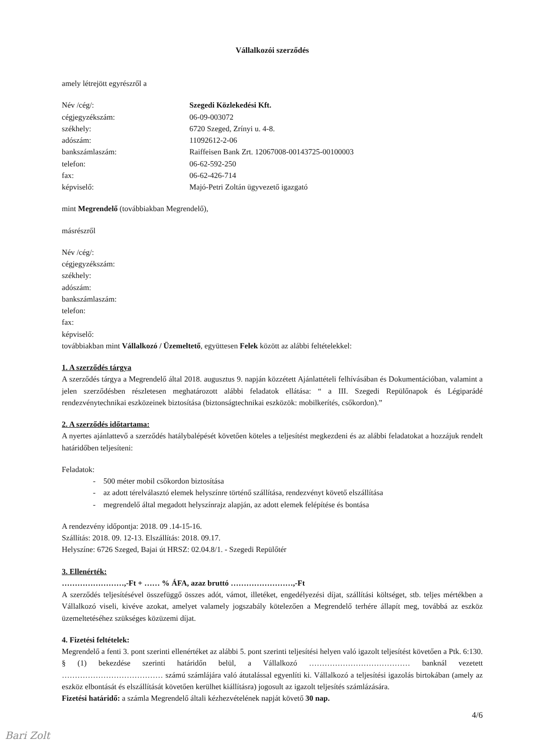Vállalkozói szerződés
amely létrejött egyrészről a
Név /cég/: Szegedi Közlekedési Kft. cégjegyzékszám: 06-09-003072 székhely: 6720 Szeged, Zrínyi u. 4-8. adószám: 11092612-2-06 bankszámlaszám: Raiffeisen Bank Zrt. 12067008-00143725-00100003 telefon: 06-62-592-250 fax: 06-62-426-714 képviselő: Majó-Petri Zoltán ügyvezető igazgató
mint Megrendelő (továbbiakban Megrendelő),
másrészről
Név /cég/:
cégjegyzékszám:
székhely:
adószám:
bankszámlaszám:
telefon:
fax:
képviselő:
továbbiakban mint Vállalkozó / Üzemeltető, együttesen Felek között az alábbi feltételekkel:
1. A szerződés tárgya
A szerződés tárgya a Megrendelő által 2018. augusztus 9. napján közzétett Ajánlattételi felhívásában és Dokumentációban, valamint a jelen szerződésben részletesen meghatározott alábbi feladatok ellátása: “ a III. Szegedi Repülőnapok és Légiparádé rendezvénytechnikai eszközeinek biztosítása (biztonságtechnikai eszközök: mobilkerítés, csőkordon).”
2. A szerződés időtartama:
A nyertes ajánlattevő a szerződés hatálybalépését követően köteles a teljesítést megkezdeni és az alábbi feladatokat a hozzájuk rendelt határidőben teljesíteni:
Feladatok:
- 500 méter mobil csőkordon biztosítása
- az adott térelválasztó elemek helyszínre történő szállítása, rendezvényt követő elszállítása
- megrendelő által megadott helyszínrajz alapján, az adott elemek felépítése és bontása
A rendezvény időpontja: 2018. 09 .14-15-16.
Szállítás: 2018. 09. 12-13. Elszállítás: 2018. 09.17.
Helyszíne: 6726 Szeged, Bajai út HRSZ: 02.04.8/1. - Szegedi Repülőtér
3. Ellenérték:
……………………,-Ft + …… % ÁFA, azaz bruttó ……………………,-Ft
A szerződés teljesítésével összefüggő összes adót, vámot, illetéket, engedélyezési díjat, szállítási költséget, stb. teljes mértékben a Vállalkozó viseli, kivéve azokat, amelyet valamely jogszabály kötelezően a Megrendelő terhére állapít meg, továbbá az eszköz üzemeltetéséhez szükséges közüzemi díjat.
4. Fizetési feltételek:
Megrendelő a fenti 3. pont szerinti ellenértéket az alábbi 5. pont szerinti teljesítési helyen való igazolt teljesítést követően a Ptk. 6:130. § (1) bekezdése szerinti határidőn belül, a Vállalkozó ………………………………… banknál vezetett ………………………………… számú számlájára való átutalással egyenlíti ki. Vállalkozó a teljesítési igazolás birtokában (amely az eszköz elbontását és elszállítását követően kerülhet kiállításra) jogosult az igazolt teljesítés számlázására.
Fizetési határidő: a számla Megrendelő általi kézhezvételének napját követő 30 nap.
4/6
Bari Zolt